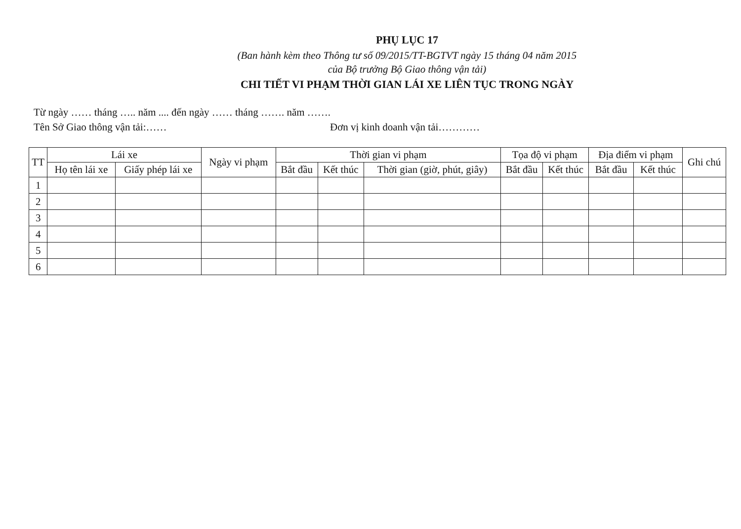PHỤ LỤC 17
(Ban hành kèm theo Thông tư số 09/2015/TT-BGTVT ngày 15 tháng 04 năm 2015
của Bộ trưởng Bộ Giao thông vận tải)
CHI TIẾT VI PHẠM THỜI GIAN LÁI XE LIÊN TỤC TRONG NGÀY
Từ ngày …… tháng ….. năm .... đến ngày …… tháng ……. năm …….
Tên Sở Giao thông vận tải:…… Đơn vị kinh doanh vận tải…………
| TT | Lái xe | | Ngày vi phạm | Thời gian vi phạm | | | Tọa độ vi phạm | | Địa điểm vi phạm | | Ghi chú |
| --- | --- | --- | --- | --- | --- | --- | --- | --- | --- | --- | --- |
| | Họ tên lái xe | Giấy phép lái xe | | Bắt đầu | Kết thúc | Thời gian (giờ, phút, giây) | Bắt đầu | Kết thúc | Bắt đầu | Kết thúc | |
| 1 | | | | | | | | | | | |
| 2 | | | | | | | | | | | |
| 3 | | | | | | | | | | | |
| 4 | | | | | | | | | | | |
| 5 | | | | | | | | | | | |
| 6 | | | | | | | | | | | |